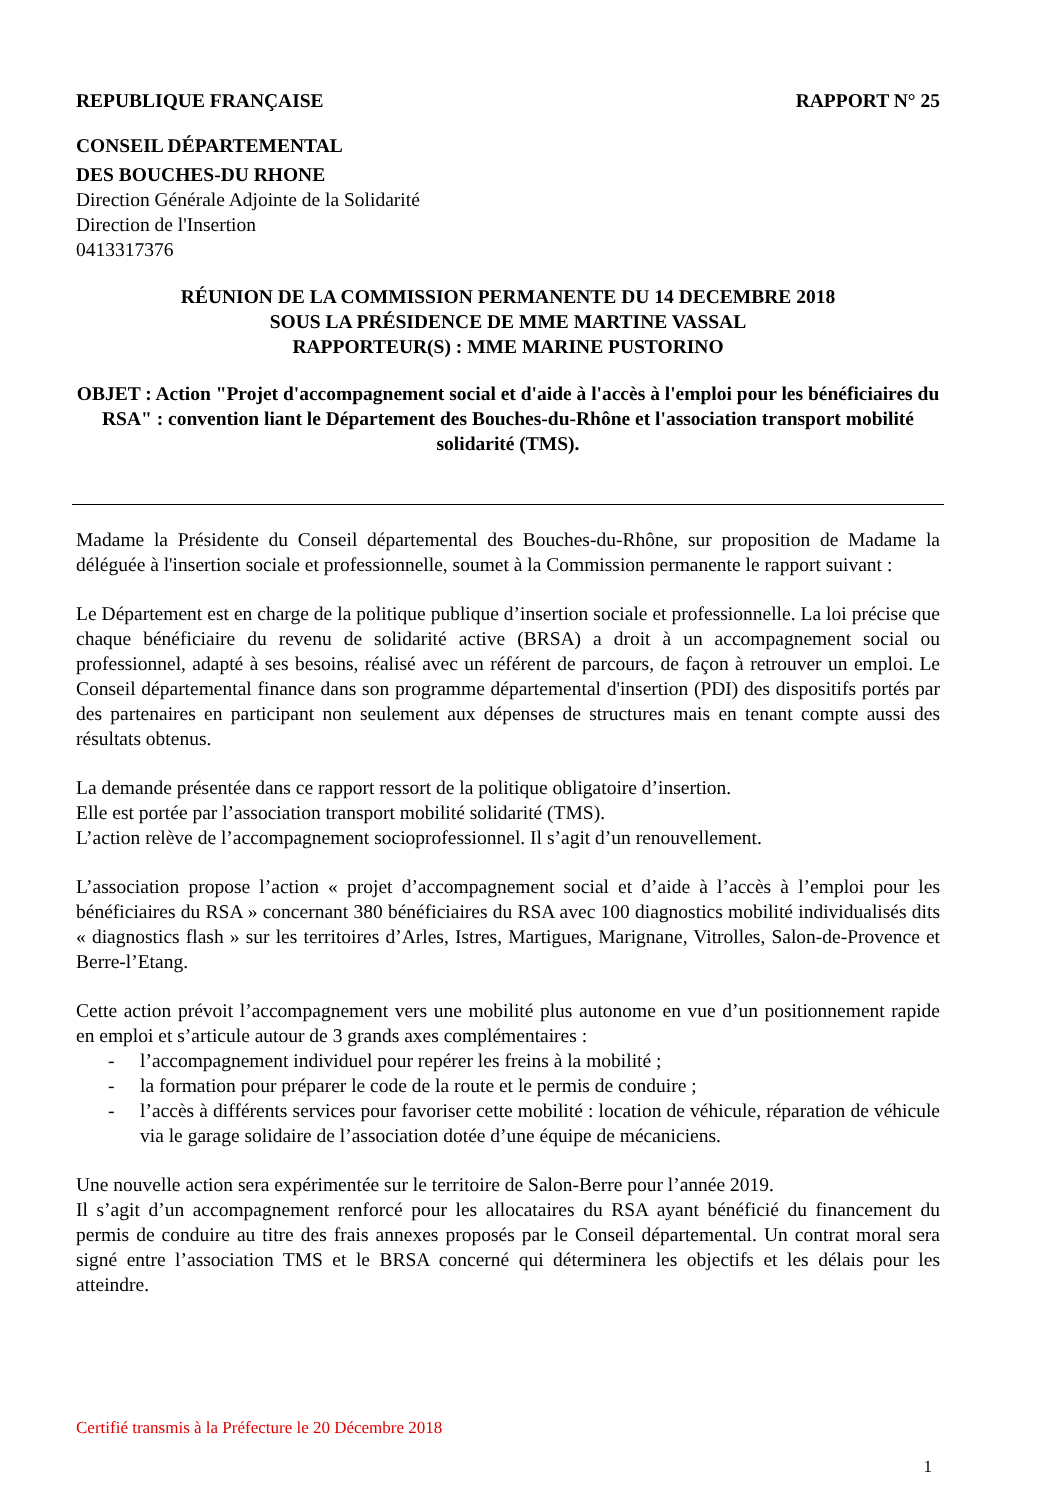REPUBLIQUE FRANÇAISE RAPPORT N° 25
CONSEIL DÉPARTEMENTAL
DES BOUCHES-DU RHONE
Direction Générale Adjointe de la Solidarité
Direction de l'Insertion
0413317376
RÉUNION DE LA COMMISSION PERMANENTE DU 14 DECEMBRE 2018
SOUS LA PRÉSIDENCE DE MME MARTINE VASSAL
RAPPORTEUR(S) : MME MARINE PUSTORINO
OBJET : Action "Projet d'accompagnement social et d'aide à l'accès à l'emploi pour les bénéficiaires du RSA" : convention liant le Département des Bouches-du-Rhône et l'association transport mobilité solidarité (TMS).
Madame la Présidente du Conseil départemental des Bouches-du-Rhône, sur proposition de Madame la déléguée à l'insertion sociale et professionnelle, soumet à la Commission permanente le rapport suivant :
Le Département est en charge de la politique publique d’insertion sociale et professionnelle. La loi précise que chaque bénéficiaire du revenu de solidarité active (BRSA) a droit à un accompagnement social ou professionnel, adapté à ses besoins, réalisé avec un référent de parcours, de façon à retrouver un emploi. Le Conseil départemental finance dans son programme départemental d'insertion (PDI) des dispositifs portés par des partenaires en participant non seulement aux dépenses de structures mais en tenant compte aussi des résultats obtenus.
La demande présentée dans ce rapport ressort de la politique obligatoire d’insertion.
Elle est portée par l’association transport mobilité solidarité (TMS).
L’action relève de l’accompagnement socioprofessionnel. Il s’agit d’un renouvellement.
L’association propose l’action « projet d’accompagnement social et d’aide à l’accès à l’emploi pour les bénéficiaires du RSA » concernant 380 bénéficiaires du RSA avec 100 diagnostics mobilité individualisés dits « diagnostics flash » sur les territoires d’Arles, Istres, Martigues, Marignane, Vitrolles, Salon-de-Provence et Berre-l’Etang.
Cette action prévoit l’accompagnement vers une mobilité plus autonome en vue d’un positionnement rapide en emploi et s’articule autour de 3 grands axes complémentaires :
- l’accompagnement individuel pour repérer les freins à la mobilité ;
- la formation pour préparer le code de la route et le permis de conduire ;
- l’accès à différents services pour favoriser cette mobilité : location de véhicule, réparation de véhicule via le garage solidaire de l’association dotée d’une équipe de mécaniciens.
Une nouvelle action sera expérimentée sur le territoire de Salon-Berre pour l’année 2019.
Il s’agit d’un accompagnement renforcé pour les allocataires du RSA ayant bénéficié du financement du permis de conduire au titre des frais annexes proposés par le Conseil départemental. Un contrat moral sera signé entre l’association TMS et le BRSA concerné qui déterminera les objectifs et les délais pour les atteindre.
Certifié transmis à la Préfecture le 20 Décembre 2018
1